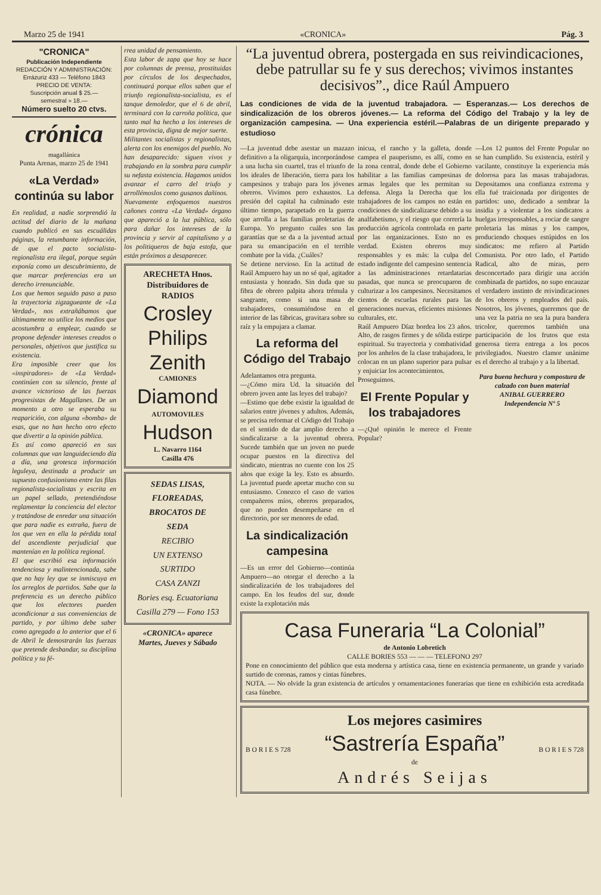Marzo 25 de 1941 «CRONICA» Pág. 3
"CRONICA"
Publicación Independiente
REDACCIÓN Y ADMINISTRACIÓN:
Errázuriz 433 — Teléfono 1843
PRECIO DE VENTA:
Suscripción anual $ 25.—
semestral » 18.—
Número suelto 20 ctvs.
crónica
magallánica
Punta Arenas, marzo 25 de 1941
«La Verdad» continúa su labor
En realidad, a nadie sorprendió la actitud del diario de la mañana cuando publicó en sus escuálidas páginas, la retumbante información, de que el pacto socialista-regionalista era ilegal, porque según exponía como un descubrimiento, de que marcar preferencias era un derecho irrenunciable.
Los que hemos seguido paso a paso la trayectoria zigzagueante de «La Verdad», nos extrañábamos que últimamente no utilice los medios que acostumbra a emplear, cuando se propone defender intereses creados o personales, objetivos que justifica su existencia.
Era imposible creer que los «inspiradores» de «La Verdad» continúen con su silencio, frente al avance victorioso de las fuerzas progresistas de Magallanes. De un momento a otro se esperaba su reaparición, con alguna «bomba» de esas, que no han hecho otro efecto que divertir a la opinión pública.
Es así como apareció en sus columnas que van languideciendo día a día, una grotesca información leguleya, destinada a producir un supuesto confusionismo entre las filas regionalista-socialistas y escrita en un papel sellado, pretendiéndose reglamentar la conciencia del elector y tratándose de enredar una situación que para nadie es extraña, fuera de los que ven en ella la pérdida total del ascendiente perjudicial que mantenían en la política regional.
El que escribió esa información tendenciosa y malintencionada, sabe que no hay ley que se inmiscuya en los arreglos de partidos. Sabe que la preferencia es un derecho público que los electores pueden acondicionar a sus conveniencias de partido, y por último debe saber como agregado a lo anterior que el 6 de Abril le demostrarán las fuerzas que pretende desbandar, su disciplina política y su fé-
rrea unidad de pensamiento.
Esta labor de zapa que hoy se hace por columnas de prensa, prostituidas por círculos de los despechados, continuará porque ellos saben que el triunfo regionalista-socialista, es el tanque demoledor, que el 6 de abril, terminará con la carroña política, que tanto mal ha hecho a los intereses de esta provincia, digna de mejor suerte.
Militantes socialistas y regionalistas, alerta con los enemigos del pueblo. No han desaparecido: siguen vivos y trabajando en la sombra para cumplir su nefasta existencia. Hagamos unidos avanzar el carro del triufo y arrollémoslos como gusanos dañinos.
Nuevamente enfoquemos nuestros cañones contra «La Verdad» órgano que apareció a la luz pública, sólo para dañar los intereses de la provincia y servir al capitalismo y a los politiqueros de baja estofa, que están próximos a desaparecer.
ARECHETA Hnos.
Distribuidores de
RADIOS
Crosley
Philips
Zenith
CAMIONES
Diamond
AUTOMOVILES
Hudson
L. Navarro 1164
Casilla 476
SEDAS LISAS,
FLOREADAS,
BROCATOS DE
SEDA
RECIBIO
UN EXTENSO
SURTIDO
CASA ZANZI
Bories esq. Ecuatoriana
Casilla 279 — Fono 153
«CRONICA» aparece
Martes, Jueves y Sábado
“La juventud obrera, postergada en sus reivindicaciones, debe patrullar su fe y sus derechos; vivimos instantes decisivos”., dice Raúl Ampuero
Las condiciones de vida de la juventud trabajadora. — Esperanzas.— Los derechos de sindicalización de los obreros jóvenes.— La reforma del Código del Trabajo y la ley de organización campesina. — Una experiencia estéril.—Palabras de un dirigente preparado y estudioso
—La juventud debe asestar un mazazo definitivo a la oligarquía, incorporándose a una lucha sin cuartel, tras el triunfo de los ideales de liberación, tierra para los campesinos y trabajo para los jóvenes obreros. Vivimos pero exhaustos. La presión del capital ha culminado este último tiempo, parapetado en la guerra que arrolla a las familias proletarias de Europa. Yo pregunto cuáles son las garantías que se da a la juventud actual para su emancipación en el terrible combate por la vida. ¿Cuáles?
Se detiene nervioso. En la actitud de Raúl Ampuero hay un no sé qué, agitador entusiasta y honrado. Sin duda que su fibra de obrero palpita ahora trémula y sangrante, como si una masa de trabajadores, consumiéndose en el interior de las fábricas, gravitara sobre su raíz y la empujara a clamar.
La reforma del Código del Trabajo
Adelantamos otra pregunta.
—¿Cómo mira Ud. la situación del obrero joven ante las leyes del trabajo?
—Estimo que debe existir la igualdad de salarios entre jóvenes y adultos. Además, se precisa reformar el Código del Trabajo en el sentido de dar amplio derecho a sindicalizarse a la juventud obrera. Sucede también que un joven no puede ocupar puestos en la directiva del sindicato, mientras no cuente con los 25 años que exige la ley. Esto es absurdo. La juventud puede aportar mucho con su entusiasmo. Conozco el caso de varios compañeros míos, obreros preparados, que no pueden desempeñarse en el directorio, por ser menores de edad.
La sindicalización campesina
—Es un error del Gobierno—continúa Ampuero—no otorgar el derecho a la sindicalización de los trabajadores del campo. En los feudos del sur, donde existe la explotación más
inicua, el rancho y la galleta, donde campea el pauperismo, es allí, como en la zona central, donde debe el Gobierno habilitar a las familias campesinas de armas legales que les permitan su defensa. Alega la Derecha que los trabajadores de los campos no están en condiciones de sindicalizarse debido a su analfabetismo, y el riesgo que correría la producción agrícola controlada en parte por las organizaciones. Esto no es verdad. Existen obreros muy responsables y es más: la culpa del estado indigente del campesino sentencia a las administraciones retardatarias pasadas, que nunca se preocuparon de culturizar a los campesinos. Necesitamos cientos de escuelas rurales para las generaciones nuevas, eficientes misiones culturales, etc.
Raúl Ampuero Díaz bordea los 23 años. Alto, de rasgos firmes y de sólida estirpe espiritual. Su trayectoria y combatividad por los anhelos de la clase trabajadora, le colocan en un plano superior para pulsar y enjuiciar los acontecimientos.
Proseguimos.
El Frente Popular y los trabajadores
—¿Qué opinión le merece el Frente Popular?
—Los 12 puntos del Frente Popular no se han cumplido. Su existencia, estéril y vacilante, constituye la experiencia más dolorosa para las masas trabajadoras. Depositamos una confianza extrema y ella fué traicionada por dirigentes de partidos: uno, dedicado a sembrar la insidia y a violentar a los sindicatos a huelgas irresponsables, a rociar de sangre proletaria las minas y los campos, produciendo choques estúpidos en los sindicatos: me refiero al Partido Comunista. Por otro lado, el Partido Radical, alto de miras, pero desconcertado para dirigir una acción combinada de partidos, no supo encauzar el verdadero instinto de reivindicaciones de los obreros y empleados del país. Nosotros, los jóvenes, queremos que de una vez la patria no sea la pura bandera tricolor, queremos también una participación de los frutos que esta generosa tierra entrega a los pocos privilegiados. Nuestro clamor unánime es el derecho al trabajo y a la libertad.
Para buena hechura y compostura de calzado con buen material
ANIBAL GUERRERO
Independencia Nº 5
Casa Funeraria “La Colonial”
de Antonio Lobretich
CALLE BORIES 553 — — — TELEFONO 297
Pone en conocimiento del público que esta moderna y artística casa, tiene en existencia permanente, un grande y variado surtido de coronas, ramos y cintas fúnebres.
NOTA. — No olvide la gran existencia de artículos y ornamentaciones funerarias que tiene en exhibición esta acreditada casa fúnebre.
B O R I E S 728
Los mejores casimires
“Sastrería España”
de
Andrés Seijas
B O R I E S 728